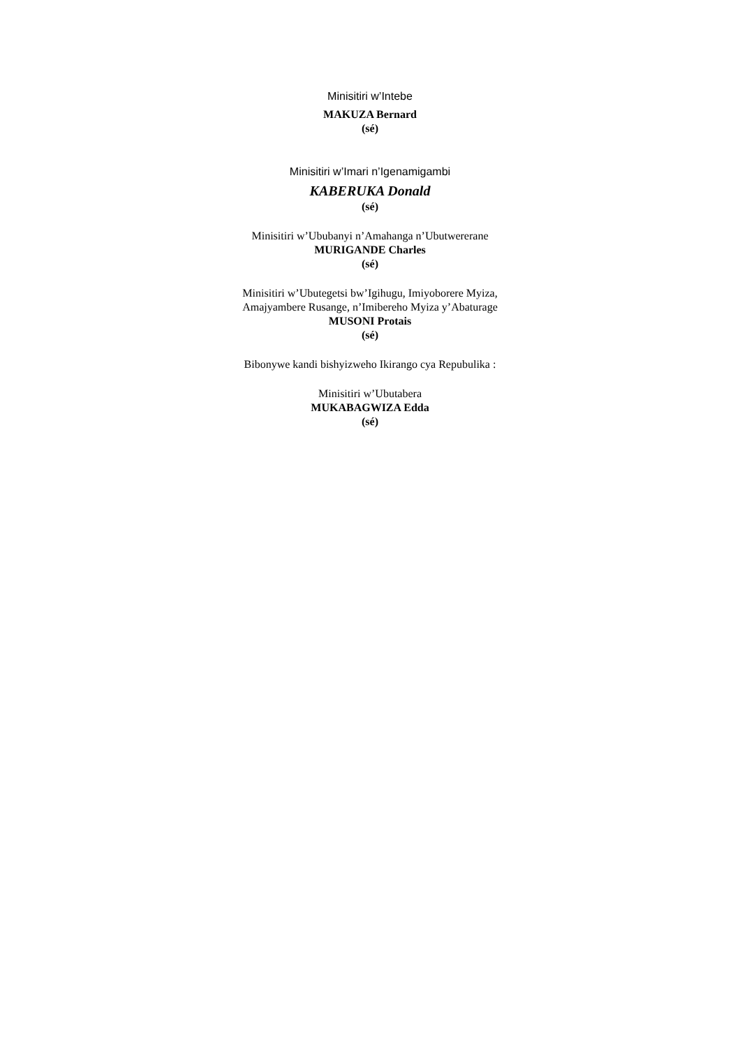Minisitiri w’Intebe
MAKUZA Bernard
(sé)
Minisitiri w’Imari n’Igenamigambi
KABERUKA Donald
(sé)
Minisitiri w’Ububanyi n’Amahanga n’Ubutwererane
MURIGANDE Charles
(sé)
Minisitiri w’Ubutegetsi bw’Igihugu, Imiyoborere Myiza,
Amajyambere Rusange, n’Imibereho Myiza y’Abaturage
MUSONI Protais
(sé)
Bibonywe kandi bishyizweho Ikirango cya Repubulika :
Minisitiri w’Ubutabera
MUKABAGWIZA Edda
(sé)